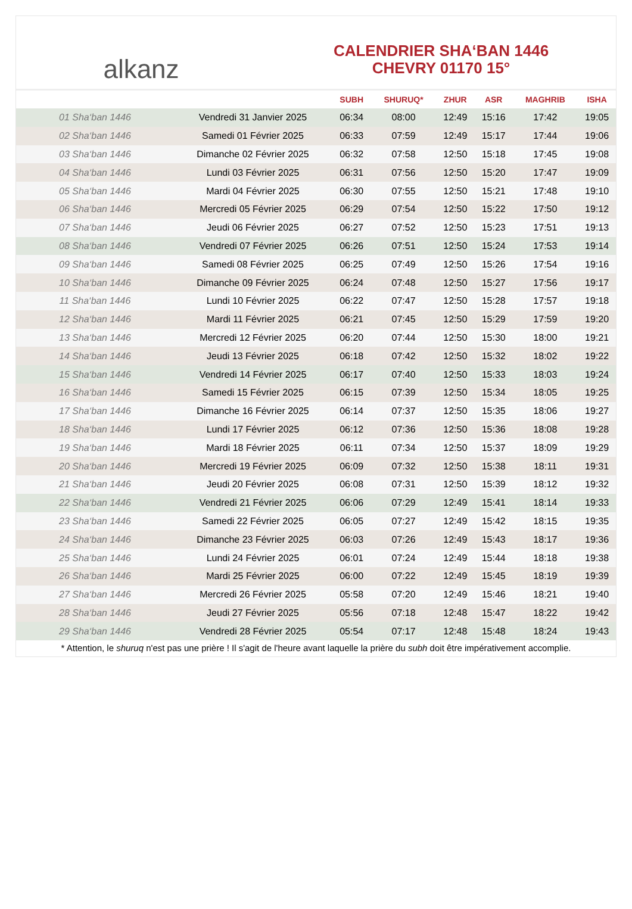alkanz
CALENDRIER SHA‘BAN 1446
CHEVRY 01170 15°
| | | SUBH | SHURUQ* | ZHUR | ASR | MAGHRIB | ISHA |
| --- | --- | --- | --- | --- | --- | --- | --- |
| 01 Sha‘ban 1446 | Vendredi 31 Janvier 2025 | 06:34 | 08:00 | 12:49 | 15:16 | 17:42 | 19:05 |
| 02 Sha‘ban 1446 | Samedi 01 Février 2025 | 06:33 | 07:59 | 12:49 | 15:17 | 17:44 | 19:06 |
| 03 Sha‘ban 1446 | Dimanche 02 Février 2025 | 06:32 | 07:58 | 12:50 | 15:18 | 17:45 | 19:08 |
| 04 Sha‘ban 1446 | Lundi 03 Février 2025 | 06:31 | 07:56 | 12:50 | 15:20 | 17:47 | 19:09 |
| 05 Sha‘ban 1446 | Mardi 04 Février 2025 | 06:30 | 07:55 | 12:50 | 15:21 | 17:48 | 19:10 |
| 06 Sha‘ban 1446 | Mercredi 05 Février 2025 | 06:29 | 07:54 | 12:50 | 15:22 | 17:50 | 19:12 |
| 07 Sha‘ban 1446 | Jeudi 06 Février 2025 | 06:27 | 07:52 | 12:50 | 15:23 | 17:51 | 19:13 |
| 08 Sha‘ban 1446 | Vendredi 07 Février 2025 | 06:26 | 07:51 | 12:50 | 15:24 | 17:53 | 19:14 |
| 09 Sha‘ban 1446 | Samedi 08 Février 2025 | 06:25 | 07:49 | 12:50 | 15:26 | 17:54 | 19:16 |
| 10 Sha‘ban 1446 | Dimanche 09 Février 2025 | 06:24 | 07:48 | 12:50 | 15:27 | 17:56 | 19:17 |
| 11 Sha‘ban 1446 | Lundi 10 Février 2025 | 06:22 | 07:47 | 12:50 | 15:28 | 17:57 | 19:18 |
| 12 Sha‘ban 1446 | Mardi 11 Février 2025 | 06:21 | 07:45 | 12:50 | 15:29 | 17:59 | 19:20 |
| 13 Sha‘ban 1446 | Mercredi 12 Février 2025 | 06:20 | 07:44 | 12:50 | 15:30 | 18:00 | 19:21 |
| 14 Sha‘ban 1446 | Jeudi 13 Février 2025 | 06:18 | 07:42 | 12:50 | 15:32 | 18:02 | 19:22 |
| 15 Sha‘ban 1446 | Vendredi 14 Février 2025 | 06:17 | 07:40 | 12:50 | 15:33 | 18:03 | 19:24 |
| 16 Sha‘ban 1446 | Samedi 15 Février 2025 | 06:15 | 07:39 | 12:50 | 15:34 | 18:05 | 19:25 |
| 17 Sha‘ban 1446 | Dimanche 16 Février 2025 | 06:14 | 07:37 | 12:50 | 15:35 | 18:06 | 19:27 |
| 18 Sha‘ban 1446 | Lundi 17 Février 2025 | 06:12 | 07:36 | 12:50 | 15:36 | 18:08 | 19:28 |
| 19 Sha‘ban 1446 | Mardi 18 Février 2025 | 06:11 | 07:34 | 12:50 | 15:37 | 18:09 | 19:29 |
| 20 Sha‘ban 1446 | Mercredi 19 Février 2025 | 06:09 | 07:32 | 12:50 | 15:38 | 18:11 | 19:31 |
| 21 Sha‘ban 1446 | Jeudi 20 Février 2025 | 06:08 | 07:31 | 12:50 | 15:39 | 18:12 | 19:32 |
| 22 Sha‘ban 1446 | Vendredi 21 Février 2025 | 06:06 | 07:29 | 12:49 | 15:41 | 18:14 | 19:33 |
| 23 Sha‘ban 1446 | Samedi 22 Février 2025 | 06:05 | 07:27 | 12:49 | 15:42 | 18:15 | 19:35 |
| 24 Sha‘ban 1446 | Dimanche 23 Février 2025 | 06:03 | 07:26 | 12:49 | 15:43 | 18:17 | 19:36 |
| 25 Sha‘ban 1446 | Lundi 24 Février 2025 | 06:01 | 07:24 | 12:49 | 15:44 | 18:18 | 19:38 |
| 26 Sha‘ban 1446 | Mardi 25 Février 2025 | 06:00 | 07:22 | 12:49 | 15:45 | 18:19 | 19:39 |
| 27 Sha‘ban 1446 | Mercredi 26 Février 2025 | 05:58 | 07:20 | 12:49 | 15:46 | 18:21 | 19:40 |
| 28 Sha‘ban 1446 | Jeudi 27 Février 2025 | 05:56 | 07:18 | 12:48 | 15:47 | 18:22 | 19:42 |
| 29 Sha‘ban 1446 | Vendredi 28 Février 2025 | 05:54 | 07:17 | 12:48 | 15:48 | 18:24 | 19:43 |
* Attention, le shuruq n'est pas une prière ! Il s'agit de l'heure avant laquelle la prière du subh doit être impérativement accomplie.